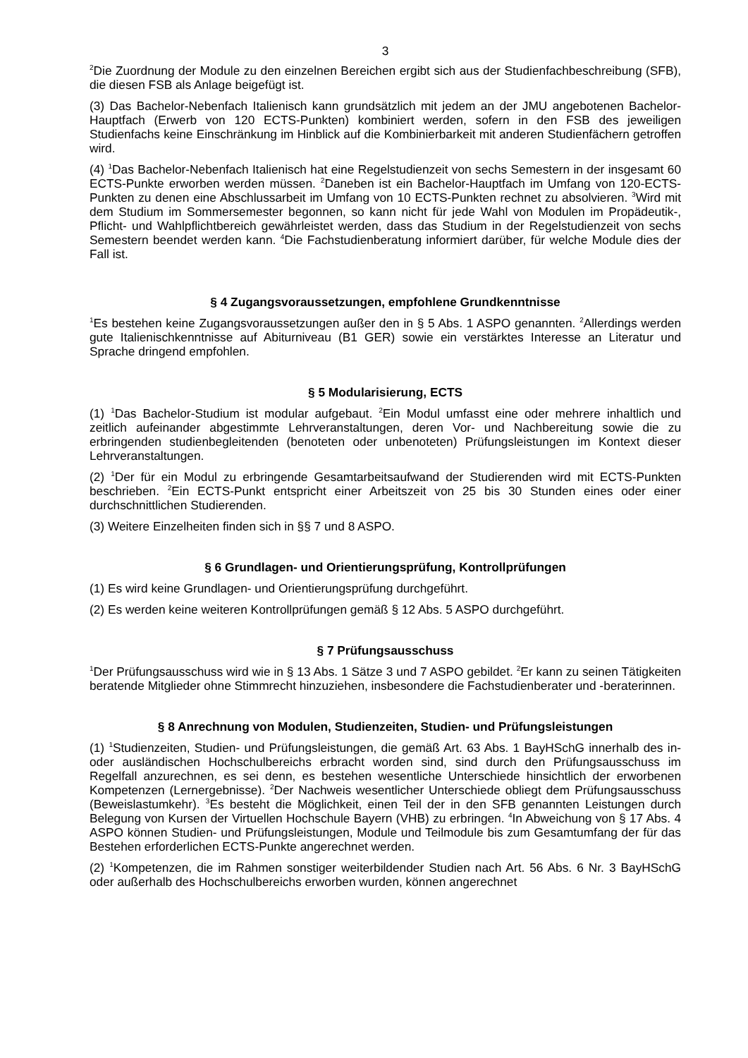3
<sup>2</sup> Die Zuordnung der Module zu den einzelnen Bereichen ergibt sich aus der Studienfachbe­schreibung (SFB), die diesen FSB als Anlage beigefügt ist.
(3) Das Bachelor-Nebenfach Italienisch kann grundsätzlich mit jedem an der JMU angebotenen Bachelor-Hauptfach (Erwerb von 120 ECTS-Punkten) kombiniert werden, sofern in den FSB des jeweiligen Studienfachs keine Einschränkung im Hinblick auf die Kombinierbarkeit mit ande­ren Studienfächern getroffen wird.
(4) <sup>1</sup>Das Bachelor-Nebenfach Italienisch hat eine Regelstudienzeit von sechs Semestern in der insgesamt 60 ECTS-Punkte erworben werden müssen. <sup>2</sup>Daneben ist ein Bachelor-Hauptfach im Umfang von 120-ECTS-Punkten zu denen eine Abschlussarbeit im Umfang von 10 ECTS-Punkten rechnet zu absolvieren. <sup>3</sup>Wird mit dem Studium im Sommersemester begonnen, so kann nicht für jede Wahl von Modulen im Propädeutik-, Pflicht- und Wahlpflichtbereich gewähr­leistet werden, dass das Studium in der Regelstudienzeit von sechs Semestern beendet werden kann. <sup>4</sup>Die Fachstudienberatung informiert darüber, für welche Module dies der Fall ist.
§ 4 Zugangsvoraussetzungen, empfohlene Grundkenntnisse
<sup>1</sup> Es bestehen keine Zugangsvoraussetzungen außer den in § 5 Abs. 1 ASPO genannten. <sup>2</sup>Allerdings werden gute Italienischkenntnisse auf Abiturniveau (B1 GER) sowie ein verstärktes Interesse an Literatur und Sprache dringend empfohlen.
§ 5 Modularisierung, ECTS
(1) <sup>1</sup>Das Bachelor-Studium ist modular aufgebaut. <sup>2</sup>Ein Modul umfasst eine oder mehrere inhalt­lich und zeitlich aufeinander abgestimmte Lehrveranstaltungen, deren Vor- und Nachbereitung sowie die zu erbringenden studienbegleitenden (benoteten oder unbenoteten) Prüfungsleistun­gen im Kontext dieser Lehrveranstaltungen.
(2) <sup>1</sup>Der für ein Modul zu erbringende Gesamtarbeitsaufwand der Studierenden wird mit ECTS-Punkten beschrieben. <sup>2</sup>Ein ECTS-Punkt entspricht einer Arbeitszeit von 25 bis 30 Stunden ei­nes oder einer durchschnittlichen Studierenden.
(3) Weitere Einzelheiten finden sich in §§ 7 und 8 ASPO.
§ 6 Grundlagen- und Orientierungsprüfung, Kontrollprüfungen
(1) Es wird keine Grundlagen- und Orientierungsprüfung durchgeführt.
(2) Es werden keine weiteren Kontrollprüfungen gemäß § 12 Abs. 5 ASPO durchgeführt.
§ 7 Prüfungsausschuss
<sup>1</sup> Der Prüfungsausschuss wird wie in § 13 Abs. 1 Sätze 3 und 7 ASPO gebildet. <sup>2</sup>Er kann zu sei­nen Tätigkeiten beratende Mitglieder ohne Stimmrecht hinzuziehen, insbesondere die Fachstu­dienberater und -beraterinnen.
§ 8 Anrechnung von Modulen, Studienzeiten, Studien- und Prüfungsleistungen
(1) <sup>1</sup>Studienzeiten, Studien- und Prüfungsleistungen, die gemäß Art. 63 Abs. 1 BayHSchG in­nerhalb des in- oder ausländischen Hochschulbereichs erbracht worden sind, sind durch den Prüfungsausschuss im Regelfall anzurechnen, es sei denn, es bestehen wesentliche Unter­schiede hinsichtlich der erworbenen Kompetenzen (Lernergebnisse). <sup>2</sup>Der Nachweis wesentli­cher Unterschiede obliegt dem Prüfungsausschuss (Beweislastumkehr). <sup>3</sup>Es besteht die Mög­lichkeit, einen Teil der in den SFB genannten Leistungen durch Belegung von Kursen der Virtu­ellen Hochschule Bayern (VHB) zu erbringen. <sup>4</sup>In Abweichung von § 17 Abs. 4 ASPO können Studien- und Prüfungsleistungen, Module und Teilmodule bis zum Gesamtumfang der für das Bestehen erforderlichen ECTS-Punkte angerechnet werden.
(2) <sup>1</sup>Kompetenzen, die im Rahmen sonstiger weiterbildender Studien nach Art. 56 Abs. 6 Nr. 3 BayHSchG oder außerhalb des Hochschulbereichs erworben wurden, können angerechnet